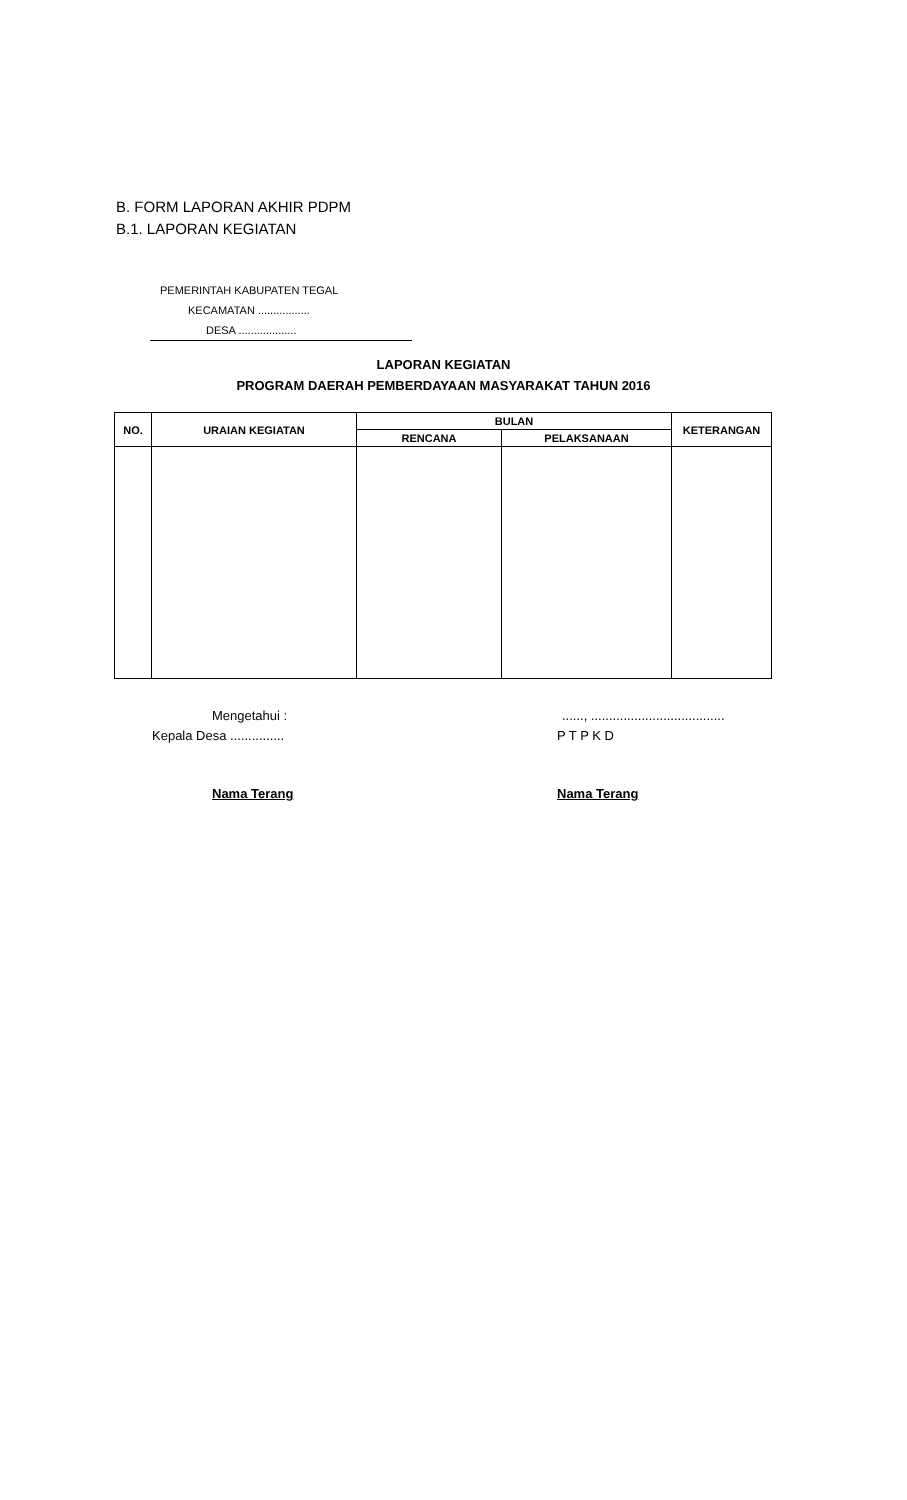B. FORM LAPORAN AKHIR PDPM
B.1. LAPORAN KEGIATAN
PEMERINTAH KABUPATEN TEGAL
KECAMATAN .................
DESA ...................
LAPORAN KEGIATAN
PROGRAM DAERAH PEMBERDAYAAN MASYARAKAT TAHUN 2016
| NO. | URAIAN KEGIATAN | BULAN | | KETERANGAN |
| --- | --- | --- | --- | --- |
| | | RENCANA | PELAKSANAAN | |
Mengetahui :
Kepala Desa ...............
Nama Terang
......, .....................................
P T P K D
Nama Terang